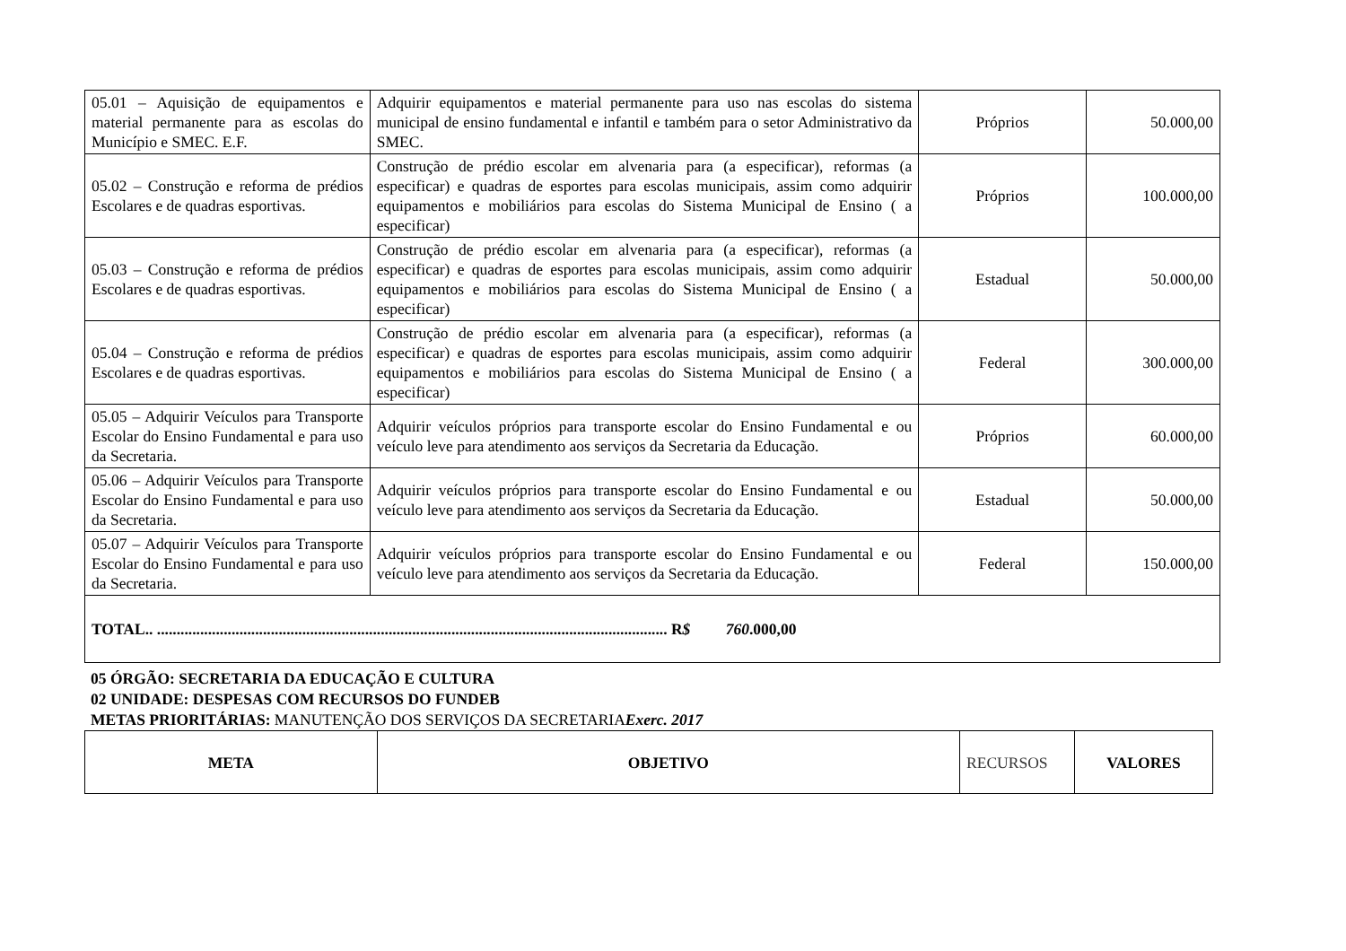| 05.01 – Aquisição de equipamentos e material permanente para as escolas do Município e SMEC. E.F. | Adquirir equipamentos e material permanente para uso nas escolas do sistema municipal de ensino fundamental e infantil e também para o setor Administrativo da SMEC. | Próprios | 50.000,00 |
| 05.02 – Construção e reforma de prédios Escolares e de quadras esportivas. | Construção de prédio escolar em alvenaria para (a especificar), reformas (a especificar) e quadras de esportes para escolas municipais, assim como adquirir equipamentos e mobiliários para escolas do Sistema Municipal de Ensino ( a especificar) | Próprios | 100.000,00 |
| 05.03 – Construção e reforma de prédios Escolares e de quadras esportivas. | Construção de prédio escolar em alvenaria para (a especificar), reformas (a especificar) e quadras de esportes para escolas municipais, assim como adquirir equipamentos e mobiliários para escolas do Sistema Municipal de Ensino ( a especificar) | Estadual | 50.000,00 |
| 05.04 – Construção e reforma de prédios Escolares e de quadras esportivas. | Construção de prédio escolar em alvenaria para (a especificar), reformas (a especificar) e quadras de esportes para escolas municipais, assim como adquirir equipamentos e mobiliários para escolas do Sistema Municipal de Ensino ( a especificar) | Federal | 300.000,00 |
| 05.05 – Adquirir Veículos para Transporte Escolar do Ensino Fundamental e para uso da Secretaria. | Adquirir veículos próprios para transporte escolar do Ensino Fundamental e ou veículo leve para atendimento aos serviços da Secretaria da Educação. | Próprios | 60.000,00 |
| 05.06 – Adquirir Veículos para Transporte Escolar do Ensino Fundamental e para uso da Secretaria. | Adquirir veículos próprios para transporte escolar do Ensino Fundamental e ou veículo leve para atendimento aos serviços da Secretaria da Educação. | Estadual | 50.000,00 |
| 05.07 – Adquirir Veículos para Transporte Escolar do Ensino Fundamental e para uso da Secretaria. | Adquirir veículos próprios para transporte escolar do Ensino Fundamental e ou veículo leve para atendimento aos serviços da Secretaria da Educação. | Federal | 150.000,00 |
| TOTAL.. .................................................................................................................................. R $ 760 .000,00 | | | |
05 ÓRGÃO: SECRETARIA DA EDUCAÇÃO E CULTURA
02 UNIDADE: DESPESAS COM RECURSOS DO FUNDEB
METAS PRIORITÁRIAS: MANUTENÇÃO DOS SERVIÇOS DA SECRETARIA Exerc. 2017
| META | OBJETIVO | RECURSOS | VALORES |